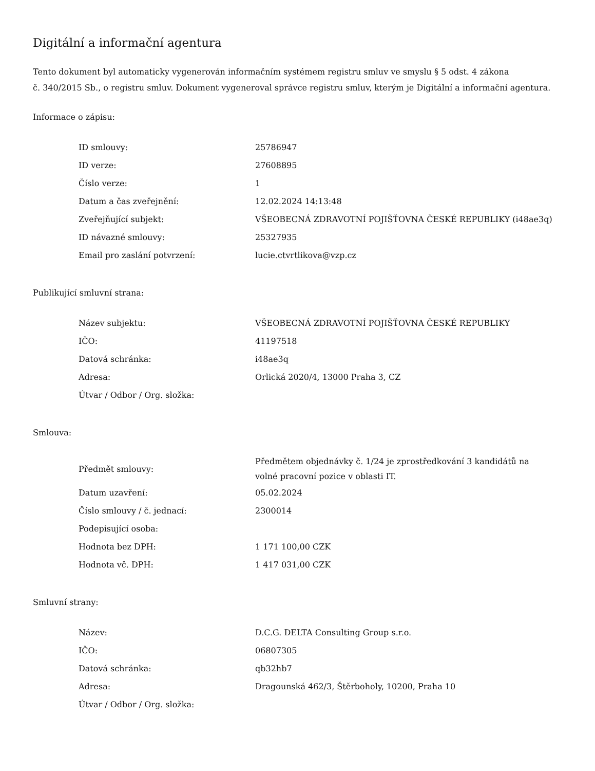Digitální a informační agentura
Tento dokument byl automaticky vygenerován informačním systémem registru smluv ve smyslu § 5 odst. 4 zákona
č. 340/2015 Sb., o registru smluv. Dokument vygeneroval správce registru smluv, kterým je Digitální a informační agentura.
Informace o zápisu:
| ID smlouvy: | 25786947 |
| ID verze: | 27608895 |
| Číslo verze: | 1 |
| Datum a čas zveřejnění: | 12.02.2024 14:13:48 |
| Zveřejňující subjekt: | VŠEOBECNÁ ZDRAVOTNÍ POJIŠŤOVNA ČESKÉ REPUBLIKY (i48ae3q) |
| ID návazné smlouvy: | 25327935 |
| Email pro zaslání potvrzení: | lucie.ctvrtlikova@vzp.cz |
Publikující smluvní strana:
| Název subjektu: | VŠEOBECNÁ ZDRAVOTNÍ POJIŠŤOVNA ČESKÉ REPUBLIKY |
| IČO: | 41197518 |
| Datová schránka: | i48ae3q |
| Adresa: | Orlická 2020/4, 13000 Praha 3, CZ |
| Útvar / Odbor / Org. složka: | |
Smlouva:
| Předmět smlouvy: | Předmětem objednávky č. 1/24 je zprostředkování 3 kandidátů na volné pracovní pozice v oblasti IT. |
| Datum uzavření: | 05.02.2024 |
| Číslo smlouvy / č. jednací: | 2300014 |
| Podepisující osoba: | |
| Hodnota bez DPH: | 1 171 100,00 CZK |
| Hodnota vč. DPH: | 1 417 031,00 CZK |
Smluvní strany:
| Název: | D.C.G. DELTA Consulting Group s.r.o. |
| IČO: | 06807305 |
| Datová schránka: | qb32hb7 |
| Adresa: | Dragounská 462/3, Štěrboholy, 10200, Praha 10 |
| Útvar / Odbor / Org. složka: | |